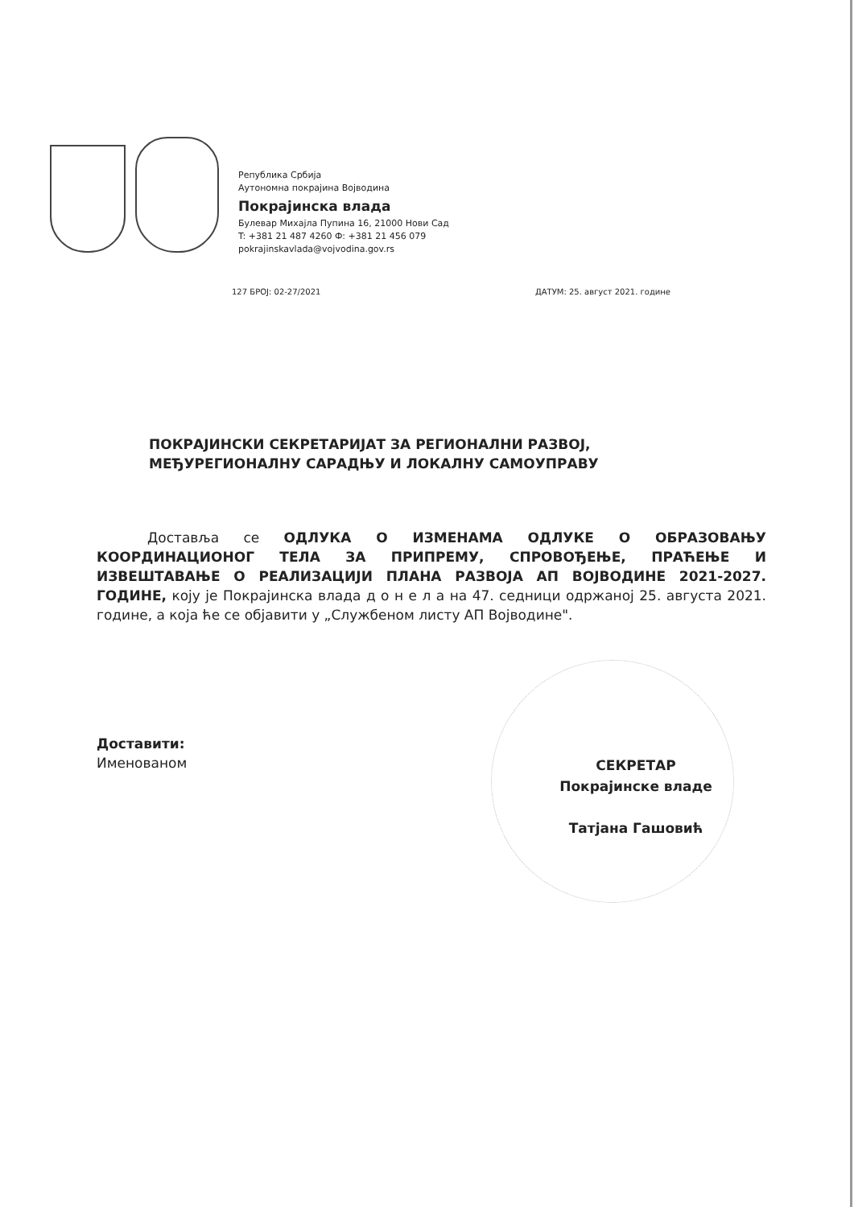Република Србија
Аутономна покрајина Војводина
Покрајинска влада
Булевар Михајла Пупина 16, 21000 Нови Сад
T: +381 21 487 4260 Ф: +381 21 456 079
pokrajinskavlada@vojvodina.gov.rs
127 БРОЈ: 02-27/2021 ДАТУМ: 25. август 2021. године
ПОКРАЈИНСКИ СЕКРЕТАРИЈАТ ЗА РЕГИОНАЛНИ РАЗВОЈ,
МЕЂУРЕГИОНАЛНУ САРАДЊУ И ЛОКАЛНУ САМОУПРАВУ
Доставља се ОДЛУКА О ИЗМЕНАМА ОДЛУКЕ О ОБРАЗОВАЊУ КООРДИНАЦИОНОГ ТЕЛА ЗА ПРИПРЕМУ, СПРОВОЂЕЊЕ, ПРАЋЕЊЕ И ИЗВЕШТАВАЊЕ О РЕАЛИЗАЦИЈИ ПЛАНА РАЗВОЈА АП ВОЈВОДИНЕ 2021-2027. ГОДИНЕ, коју је Покрајинска влада д о н е л а на 47. седници одржаној 25. августа 2021. године, а која ће се објавити у „Службеном листу АП Војводине".
Доставити:
Именованом
СЕКРЕТАР
Покрајинске владе
Татјана Гашовић